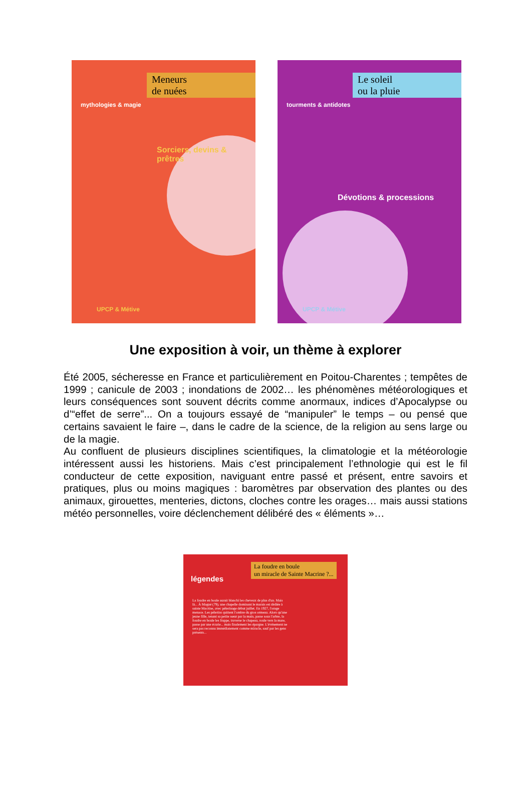Meneurs
de nuées
mythologies & magie
Sorciers, devins & prêtres
UPCP & Métive
Le soleil
ou la pluie
tourments & antidotes
Dévotions & processions
UPCP & Métive
Une exposition à voir, un thème à explorer
Été 2005, sécheresse en France et particulièrement en Poitou-Charentes ; tempêtes de 1999 ; canicule de 2003 ; inondations de 2002… les phénomènes météorologiques et leurs conséquences sont souvent décrits comme anormaux, indices d’Apocalypse ou d’“effet de serre”... On a toujours essayé de “manipuler” le temps – ou pensé que certains savaient le faire –, dans le cadre de la science, de la religion au sens large ou de la magie.
Au confluent de plusieurs disciplines scientifiques, la climatologie et la météorologie intéressent aussi les historiens. Mais c’est principalement l’ethnologie qui est le fil conducteur de cette exposition, naviguant entre passé et présent, entre savoirs et pratiques, plus ou moins magiques : baromètres par observation des plantes ou des animaux, girouettes, menteries, dictons, cloches contre les orages… mais aussi stations météo personnelles, voire déclenchement délibéré des « éléments »…
légendes
La foudre en boule
un miracle de Sainte Macrine ?...
La foudre en boule aurait blanchi les cheveux de plus d'un. Mais là... À Magné (79), une chapelle dominant le marais est dédiée à sainte Macrine, avec pèlerinage début juillet. En 1927, l'orage menace. Les pèlerins quittent l'ombre du gros ormeau. Alors qu'une jeune fille, tenant sa petite sœur par la main, passe sous l'arbre, la foudre en boule les frappe, traverse le chapeau, roule vers la mare, passe par une écurie... mais finalement les épargne. L'événement ne sera pas reconnu immédiatement comme miracle, sauf par les gens présents...